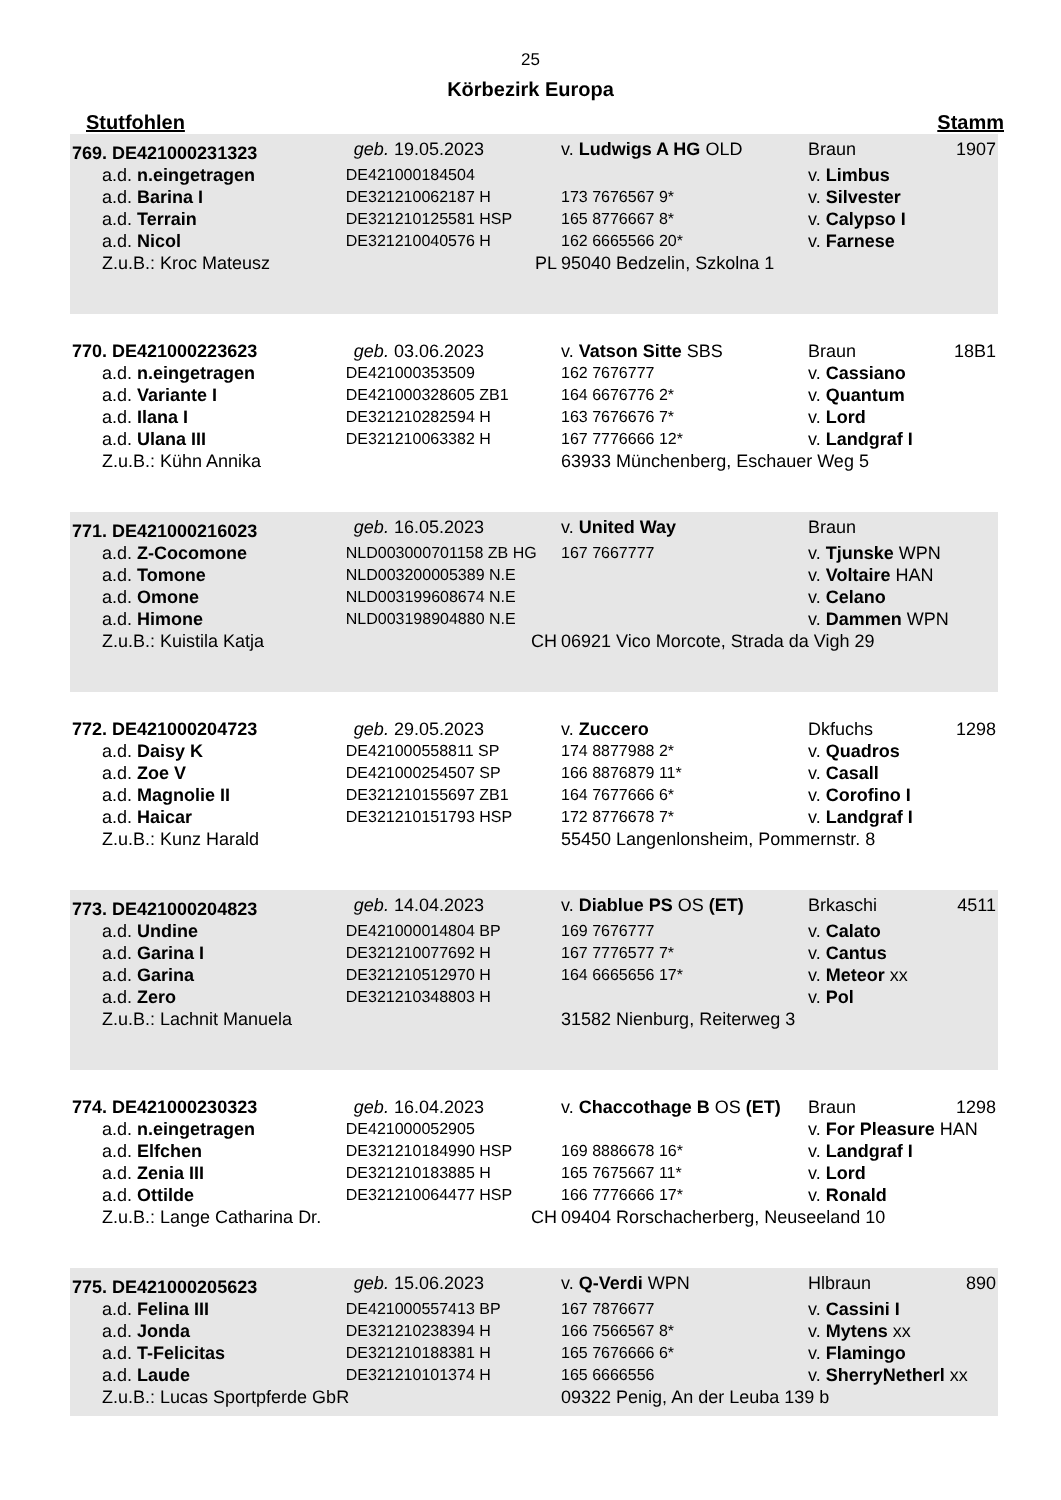25
Körbezirk Europa
Stutfohlen Stamm
| 769. DE421000231323 | | geb. 19.05.2023 | v. Ludwigs A HG OLD | Braun | 1907 |
| a.d. n.eingetragen | DE421000184504 | | | v. Limbus | |
| a.d. Barina I | DE321210062187 H | | 173 7676567 9* | v. Silvester | |
| a.d. Terrain | DE321210125581 HSP | | 165 8776667 8* | v. Calypso I | |
| a.d. Nicol | DE321210040576 H | | 162 6665566 20* | v. Farnese | |
| Z.u.B.: Kroc Mateusz | | PL | 95040 Bedzelin, Szkolna 1 | | |
| 770. DE421000223623 | | geb. 03.06.2023 | v. Vatson Sitte SBS | Braun | 18B1 |
| a.d. n.eingetragen | DE421000353509 | | 162 7676777 | v. Cassiano | |
| a.d. Variante I | DE421000328605 ZB1 | | 164 6676776 2* | v. Quantum | |
| a.d. Ilana I | DE321210282594 H | | 163 7676676 7* | v. Lord | |
| a.d. Ulana III | DE321210063382 H | | 167 7776666 12* | v. Landgraf I | |
| Z.u.B.: Kühn Annika | | | 63933 Münchenberg, Eschauer Weg 5 | | |
| 771. DE421000216023 | | geb. 16.05.2023 | v. United Way | Braun | |
| a.d. Z-Cocomone | NLD003000701158 ZB HG | | 167 7667777 | v. Tjunske WPN | |
| a.d. Tomone | NLD003200005389 N.E | | | v. Voltaire HAN | |
| a.d. Omone | NLD003199608674 N.E | | | v. Celano | |
| a.d. Himone | NLD003198904880 N.E | | | v. Dammen WPN | |
| Z.u.B.: Kuistila Katja | | CH | 06921 Vico Morcote, Strada da Vigh 29 | | |
| 772. DE421000204723 | | geb. 29.05.2023 | v. Zuccero | Dkfuchs | 1298 |
| a.d. Daisy K | DE421000558811 SP | | 174 8877988 2* | v. Quadros | |
| a.d. Zoe V | DE421000254507 SP | | 166 8876879 11* | v. Casall | |
| a.d. Magnolie II | DE321210155697 ZB1 | | 164 7677666 6* | v. Corofino I | |
| a.d. Haicar | DE321210151793 HSP | | 172 8776678 7* | v. Landgraf I | |
| Z.u.B.: Kunz Harald | | | 55450 Langenlonsheim, Pommernstr. 8 | | |
| 773. DE421000204823 | | geb. 14.04.2023 | v. Diablue PS OS (ET) | Brkaschi | 4511 |
| a.d. Undine | DE421000014804 BP | | 169 7676777 | v. Calato | |
| a.d. Garina I | DE321210077692 H | | 167 7776577 7* | v. Cantus | |
| a.d. Garina | DE321210512970 H | | 164 6665656 17* | v. Meteor xx | |
| a.d. Zero | DE321210348803 H | | | v. Pol | |
| Z.u.B.: Lachnit Manuela | | | 31582 Nienburg, Reiterweg 3 | | |
| 774. DE421000230323 | | geb. 16.04.2023 | v. Chaccothage B OS (ET) | Braun | 1298 |
| a.d. n.eingetragen | DE421000052905 | | | v. For Pleasure HAN | |
| a.d. Elfchen | DE321210184990 HSP | | 169 8886678 16* | v. Landgraf I | |
| a.d. Zenia III | DE321210183885 H | | 165 7675667 11* | v. Lord | |
| a.d. Ottilde | DE321210064477 HSP | | 166 7776666 17* | v. Ronald | |
| Z.u.B.: Lange Catharina Dr. | | CH | 09404 Rorschacherberg, Neuseeland 10 | | |
| 775. DE421000205623 | | geb. 15.06.2023 | v. Q-Verdi WPN | Hlbraun | 890 |
| a.d. Felina III | DE421000557413 BP | | 167 7876677 | v. Cassini I | |
| a.d. Jonda | DE321210238394 H | | 166 7566567 8* | v. Mytens xx | |
| a.d. T-Felicitas | DE321210188381 H | | 165 7676666 6* | v. Flamingo | |
| a.d. Laude | DE321210101374 H | | 165 6666556 | v. SherryNetherl xx | |
| Z.u.B.: Lucas Sportpferde GbR | | | 09322 Penig, An der Leuba 139 b | | |